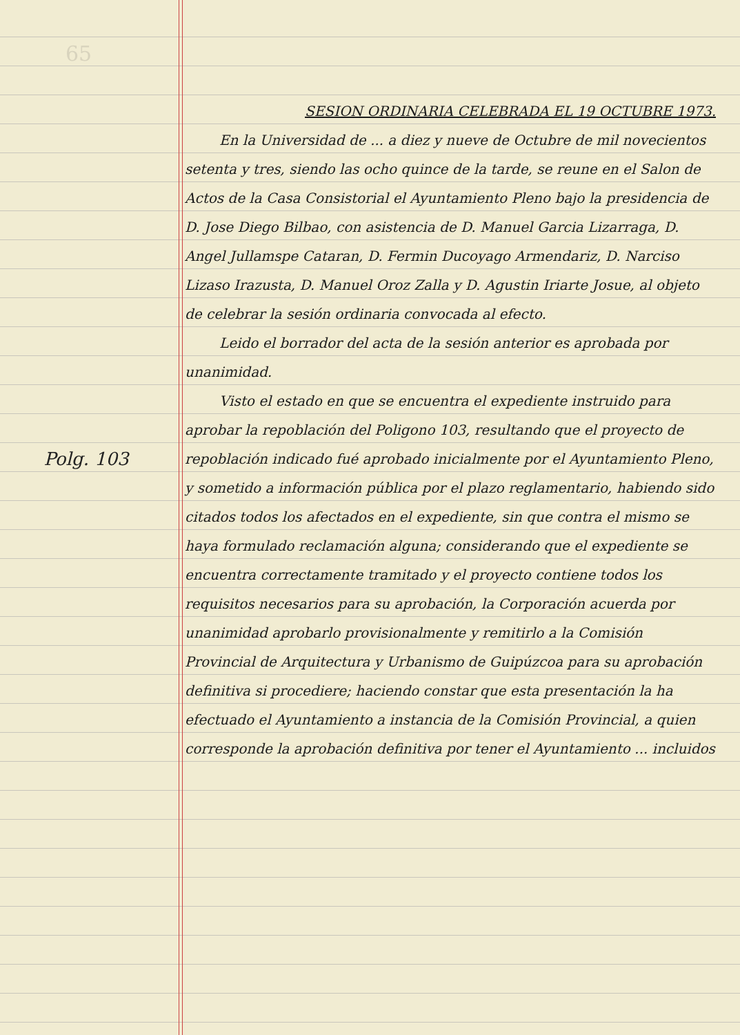65
Polg. 103
SESION ORDINARIA CELEBRADA EL 19 OCTUBRE 1973.
En la Universidad de ... a diez y nueve de Octubre de mil novecientos setenta y tres, siendo las ocho quince de la tarde, se reune en el Salon de Actos de la Casa Consistorial el Ayuntamiento Pleno bajo la presidencia de D. Jose Diego Bilbao, con asistencia de D. Manuel Garcia Lizarraga, D. Angel Jullamspe Cataran, D. Fermin Ducoyago Armendariz, D. Narciso Lizaso Irazusta, D. Manuel Oroz Zalla y D. Agustin Iriarte Josue, al objeto de celebrar la sesión ordinaria convocada al efecto.
Leido el borrador del acta de la sesión anterior es aprobada por unanimidad.
Visto el estado en que se encuentra el expediente instruido para aprobar la repoblación del Poligono 103, resultando que el proyecto de repoblación indicado fué aprobado inicialmente por el Ayuntamiento Pleno, y sometido a información pública por el plazo reglamentario, habiendo sido citados todos los afectados en el expediente, sin que contra el mismo se haya formulado reclamación alguna; considerando que el expediente se encuentra correctamente tramitado y el proyecto contiene todos los requisitos necesarios para su aprobación, la Corporación acuerda por unanimidad aprobarlo provisionalmente y remitirlo a la Comisión Provincial de Arquitectura y Urbanismo de Guipúzcoa para su aprobación definitiva si procediere; haciendo constar que esta presentación la ha efectuado el Ayuntamiento a instancia de la Comisión Provincial, a quien corresponde la aprobación definitiva por tener el Ayuntamiento ... incluidos